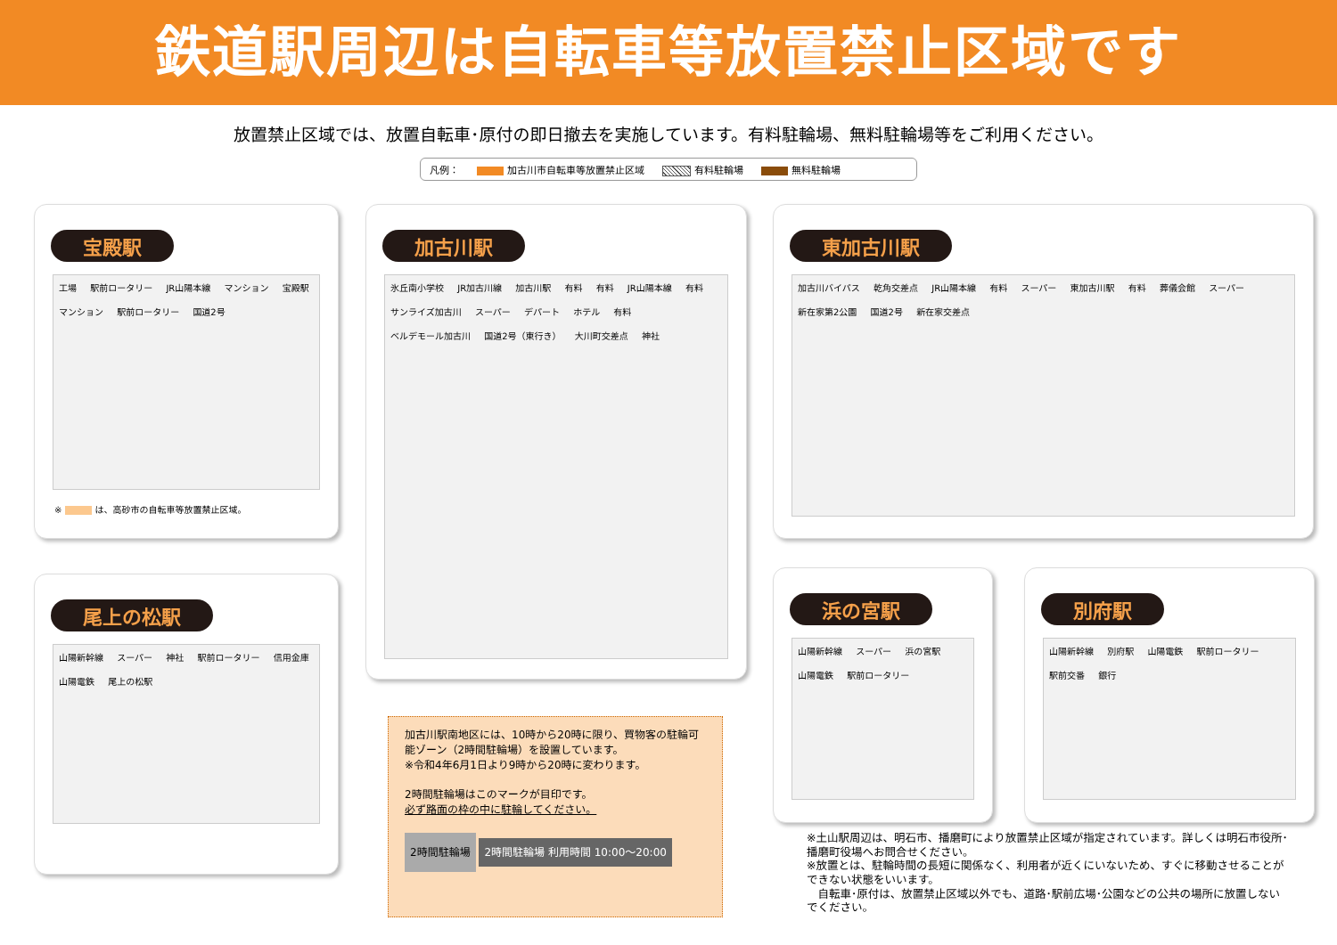鉄道駅周辺は自転車等放置禁止区域です
放置禁止区域では、放置自転車･原付の即日撤去を実施しています。有料駐輪場、無料駐輪場等をご利用ください。
凡例： 加古川市自転車等放置禁止区域 有料駐輪場 無料駐輪場
宝殿駅
工場 駅前ロータリー JR山陽本線 マンション 宝殿駅 マンション 駅前ロータリー 国道2号
※ は、高砂市の自転車等放置禁止区域。
尾上の松駅
山陽新幹線 スーパー 神社 駅前ロータリー 信用金庫 山陽電鉄 尾上の松駅
加古川駅
氷丘南小学校 JR加古川線 加古川駅 有料 有料 JR山陽本線 有料 サンライズ加古川 スーパー デパート ホテル 有料 ベルデモール加古川 国道2号（東行き） 大川町交差点 神社
加古川駅南地区には、10時から20時に限り、買物客の駐輪可能ゾーン（2時間駐輪場）を設置しています。
※令和4年6月1日より9時から20時に変わります。
2時間駐輪場はこのマークが目印です。
必ず路面の枠の中に駐輪してください。
2時間駐輪場 2時間駐輪場 利用時間 10:00〜20:00
東加古川駅
加古川バイパス 乾角交差点 JR山陽本線 有料 スーパー 東加古川駅 有料 葬儀会館 スーパー 新在家第2公園 国道2号 新在家交差点
浜の宮駅
山陽新幹線 スーパー 浜の宮駅 山陽電鉄 駅前ロータリー
別府駅
山陽新幹線 別府駅 山陽電鉄 駅前ロータリー 駅前交番 銀行
※土山駅周辺は、明石市、播磨町により放置禁止区域が指定されています。詳しくは明石市役所･播磨町役場へお問合せください。
※放置とは、駐輪時間の長短に関係なく、利用者が近くにいないため、すぐに移動させることができない状態をいいます。
　自転車･原付は、放置禁止区域以外でも、道路･駅前広場･公園などの公共の場所に放置しないでください。